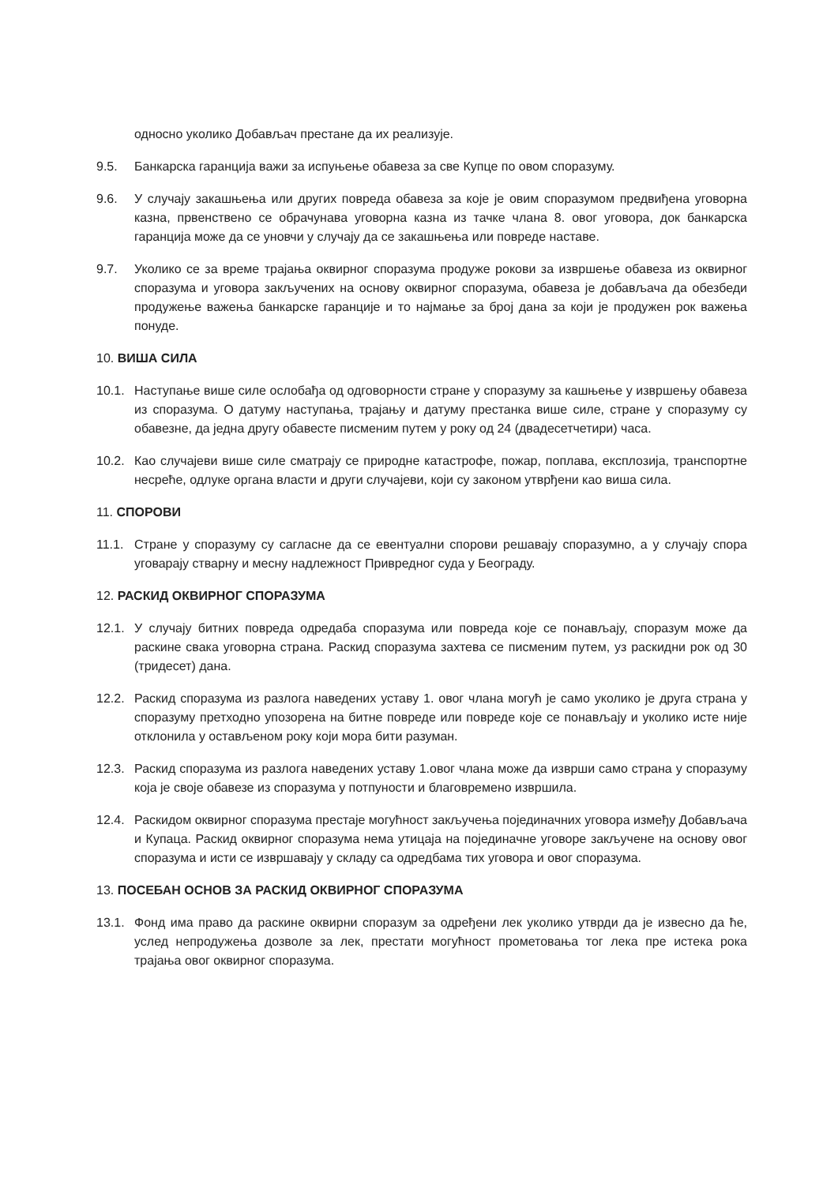односно уколико Добављач престане да их реализује.
9.5. Банкарска гаранција важи за испуњење обавеза за све Купце по овом споразуму.
9.6. У случају закашњења или других повреда обавеза за које је овим споразумом предвиђена уговорна казна, првенствено се обрачунава уговорна казна из тачке члана 8. овог уговора, док банкарска гаранција може да се уновчи у случају да се закашњења или повреде наставе.
9.7. Уколико се за време трајања оквирног споразума продуже рокови за извршење обавеза из оквирног споразума и уговора закључених на основу оквирног споразума, обавеза је добављача да обезбеди продужење важења банкарске гаранције и то најмање за број дана за који је продужен рок важења понуде.
10. ВИША СИЛА
10.1. Наступање више силе ослобађа од одговорности стране у споразуму за кашњење у извршењу обавеза из споразума. О датуму наступања, трајању и датуму престанка више силе, стране у споразуму су обавезне, да једна другу обавесте писменим путем у року од 24 (двадесетчетири) часа.
10.2. Као случајеви више силе сматрају се природне катастрофе, пожар, поплава, експлозија, транспортне несреће, одлуке органа власти и други случајеви, који су законом утврђени као виша сила.
11. СПОРОВИ
11.1. Стране у споразуму су сагласне да се евентуални спорови решавају споразумно, а у случају спора уговарају стварну и месну надлежност Привредног суда у Београду.
12. РАСКИД ОКВИРНОГ СПОРАЗУМА
12.1. У случају битних повреда одредаба споразума или повреда које се понављају, споразум може да раскине свака уговорна страна. Раскид споразума захтева се писменим путем, уз раскидни рок од 30 (тридесет) дана.
12.2. Раскид споразума из разлога наведених уставу 1. овог члана могућ је само уколико је друга страна у споразуму претходно упозорена на битне повреде или повреде које се понављају и уколико исте није отклонила у остављеном року који мора бити разуман.
12.3. Раскид споразума из разлога наведених уставу 1.овог члана може да изврши само страна у споразуму која је своје обавезе из споразума у потпуности и благовремено извршила.
12.4. Раскидом оквирног споразума престаје могућност закључења појединачних уговора између Добављача и Купаца. Раскид оквирног споразума нема утицаја на појединачне уговоре закључене на основу овог споразума и исти се извршавају у складу са одредбама тих уговора и овог споразума.
13. ПОСЕБАН ОСНОВ ЗА РАСКИД ОКВИРНОГ СПОРАЗУМА
13.1. Фонд има право да раскине оквирни споразум за одређени лек уколико утврди да је извесно да ће, услед непродужења дозволе за лек, престати могућност прометовања тог лека пре истека рока трајања овог оквирног споразума.